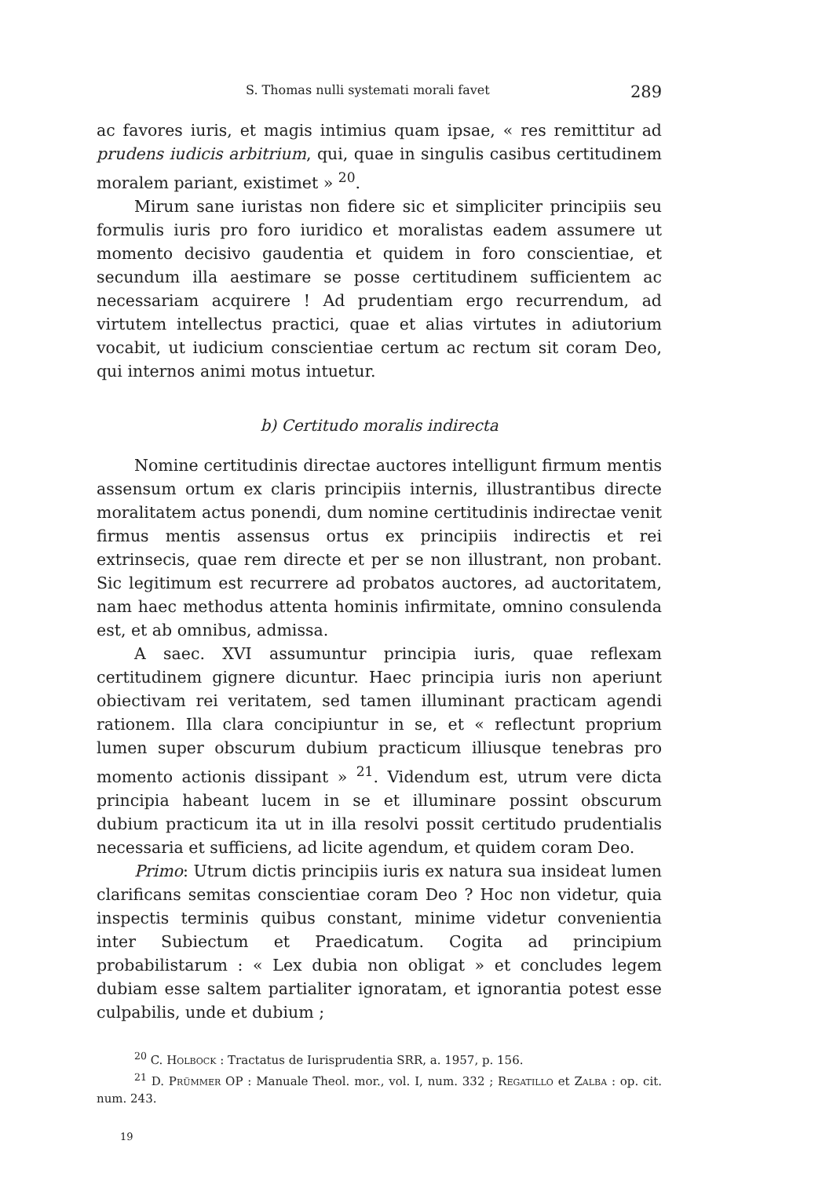S. Thomas nulli systemati morali favet 289
ac favores iuris, et magis intimius quam ipsae, « res remittitur ad prudens iudicis arbitrium, qui, quae in singulis casibus certitudinem moralem pariant, existimet » <sup>20</sup>.
Mirum sane iuristas non fidere sic et simpliciter principiis seu formulis iuris pro foro iuridico et moralistas eadem assumere ut momento decisivo gaudentia et quidem in foro conscientiae, et secundum illa aestimare se posse certitudinem sufficientem ac necessariam acquirere ! Ad prudentiam ergo recurrendum, ad virtutem intellectus practici, quae et alias virtutes in adiutorium vocabit, ut iudicium conscientiae certum ac rectum sit coram Deo, qui internos animi motus intuetur.
b) Certitudo moralis indirecta
Nomine certitudinis directae auctores intelligunt firmum mentis assensum ortum ex claris principiis internis, illustrantibus directe moralitatem actus ponendi, dum nomine certitudinis indirectae venit firmus mentis assensus ortus ex principiis indirectis et rei extrinsecis, quae rem directe et per se non illustrant, non probant. Sic legitimum est recurrere ad probatos auctores, ad auctoritatem, nam haec methodus attenta hominis infirmitate, omnino consulenda est, et ab omnibus, admissa.
A saec. XVI assumuntur principia iuris, quae reflexam certitudinem gignere dicuntur. Haec principia iuris non aperiunt obiectivam rei veritatem, sed tamen illuminant practicam agendi rationem. Illa clara concipiuntur in se, et « reflectunt proprium lumen super obscurum dubium practicum illiusque tenebras pro momento actionis dissipant » <sup>21</sup>. Videndum est, utrum vere dicta principia habeant lucem in se et illuminare possint obscurum dubium practicum ita ut in illa resolvi possit certitudo prudentialis necessaria et sufficiens, ad licite agendum, et quidem coram Deo.
Primo: Utrum dictis principiis iuris ex natura sua insideat lumen clarificans semitas conscientiae coram Deo ? Hoc non videtur, quia inspectis terminis quibus constant, minime videtur convenientia inter Subiectum et Praedicatum. Cogita ad principium probabilistarum : « Lex dubia non obligat » et concludes legem dubiam esse saltem partialiter ignoratam, et ignorantia potest esse culpabilis, unde et dubium ;
<sup>20</sup> C. Holbock : Tractatus de Iurisprudentia SRR, a. 1957, p. 156.
<sup>21</sup> D. Prümmer OP : Manuale Theol. mor., vol. I, num. 332 ; Regatillo et Zalba : op. cit. num. 243.
19